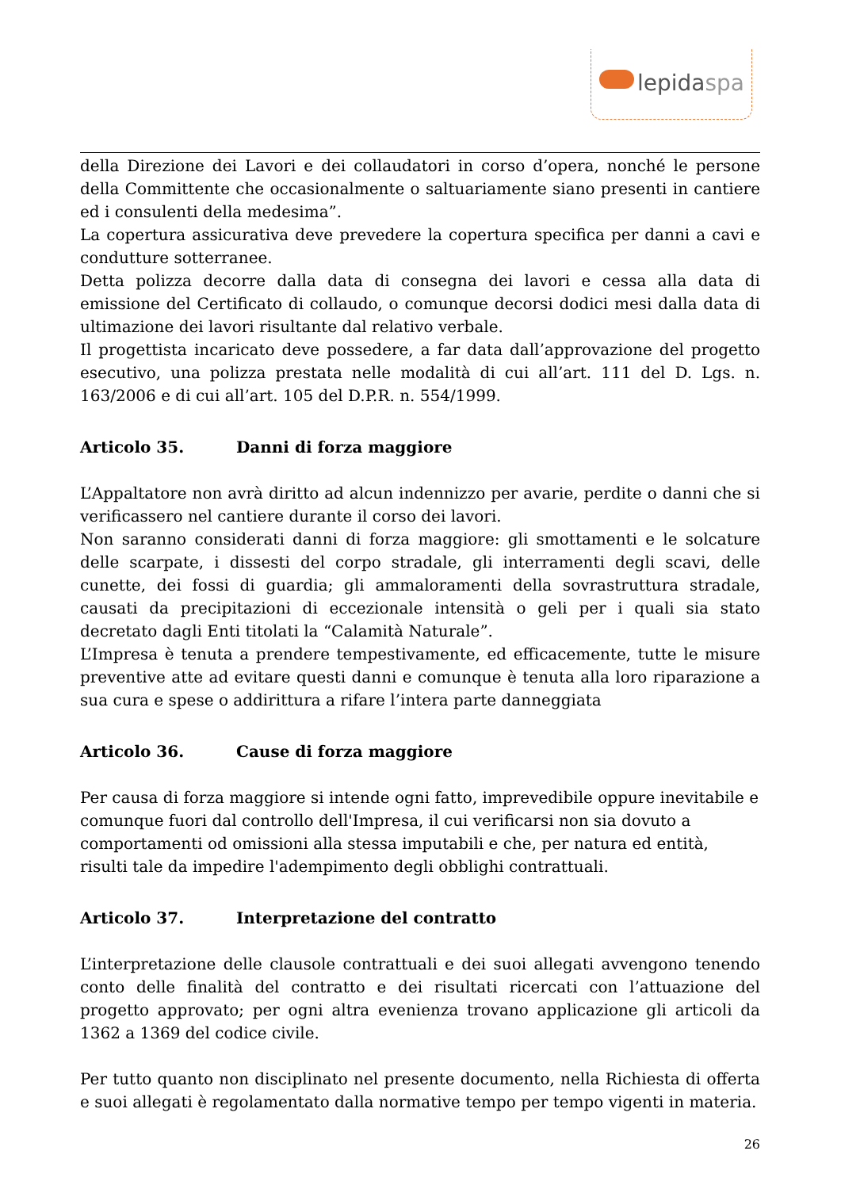lepidaspa
della Direzione dei Lavori e dei collaudatori in corso d’opera, nonché le persone della Committente che occasionalmente o saltuariamente siano presenti in cantiere ed i consulenti della medesima”.
La copertura assicurativa deve prevedere la copertura specifica per danni a cavi e condutture sotterranee.
Detta polizza decorre dalla data di consegna dei lavori e cessa alla data di emissione del Certificato di collaudo, o comunque decorsi dodici mesi dalla data di ultimazione dei lavori risultante dal relativo verbale.
Il progettista incaricato deve possedere, a far data dall’approvazione del progetto esecutivo, una polizza prestata nelle modalità di cui all’art. 111 del D. Lgs. n. 163/2006 e di cui all’art. 105 del D.P.R. n. 554/1999.
Articolo 35. Danni di forza maggiore
L’Appaltatore non avrà diritto ad alcun indennizzo per avarie, perdite o danni che si verificassero nel cantiere durante il corso dei lavori.
Non saranno considerati danni di forza maggiore: gli smottamenti e le solcature delle scarpate, i dissesti del corpo stradale, gli interramenti degli scavi, delle cunette, dei fossi di guardia; gli ammaloramenti della sovrastruttura stradale, causati da precipitazioni di eccezionale intensità o geli per i quali sia stato decretato dagli Enti titolati la “Calamità Naturale”.
L’Impresa è tenuta a prendere tempestivamente, ed efficacemente, tutte le misure preventive atte ad evitare questi danni e comunque è tenuta alla loro riparazione a sua cura e spese o addirittura a rifare l’intera parte danneggiata
Articolo 36. Cause di forza maggiore
Per causa di forza maggiore si intende ogni fatto, imprevedibile oppure inevitabile e comunque fuori dal controllo dell'Impresa, il cui verificarsi non sia dovuto a comportamenti od omissioni alla stessa imputabili e che, per natura ed entità, risulti tale da impedire l'adempimento degli obblighi contrattuali.
Articolo 37. Interpretazione del contratto
L’interpretazione delle clausole contrattuali e dei suoi allegati avvengono tenendo conto delle finalità del contratto e dei risultati ricercati con l’attuazione del progetto approvato; per ogni altra evenienza trovano applicazione gli articoli da 1362 a 1369 del codice civile.
Per tutto quanto non disciplinato nel presente documento, nella Richiesta di offerta e suoi allegati è regolamentato dalla normative tempo per tempo vigenti in materia.
26